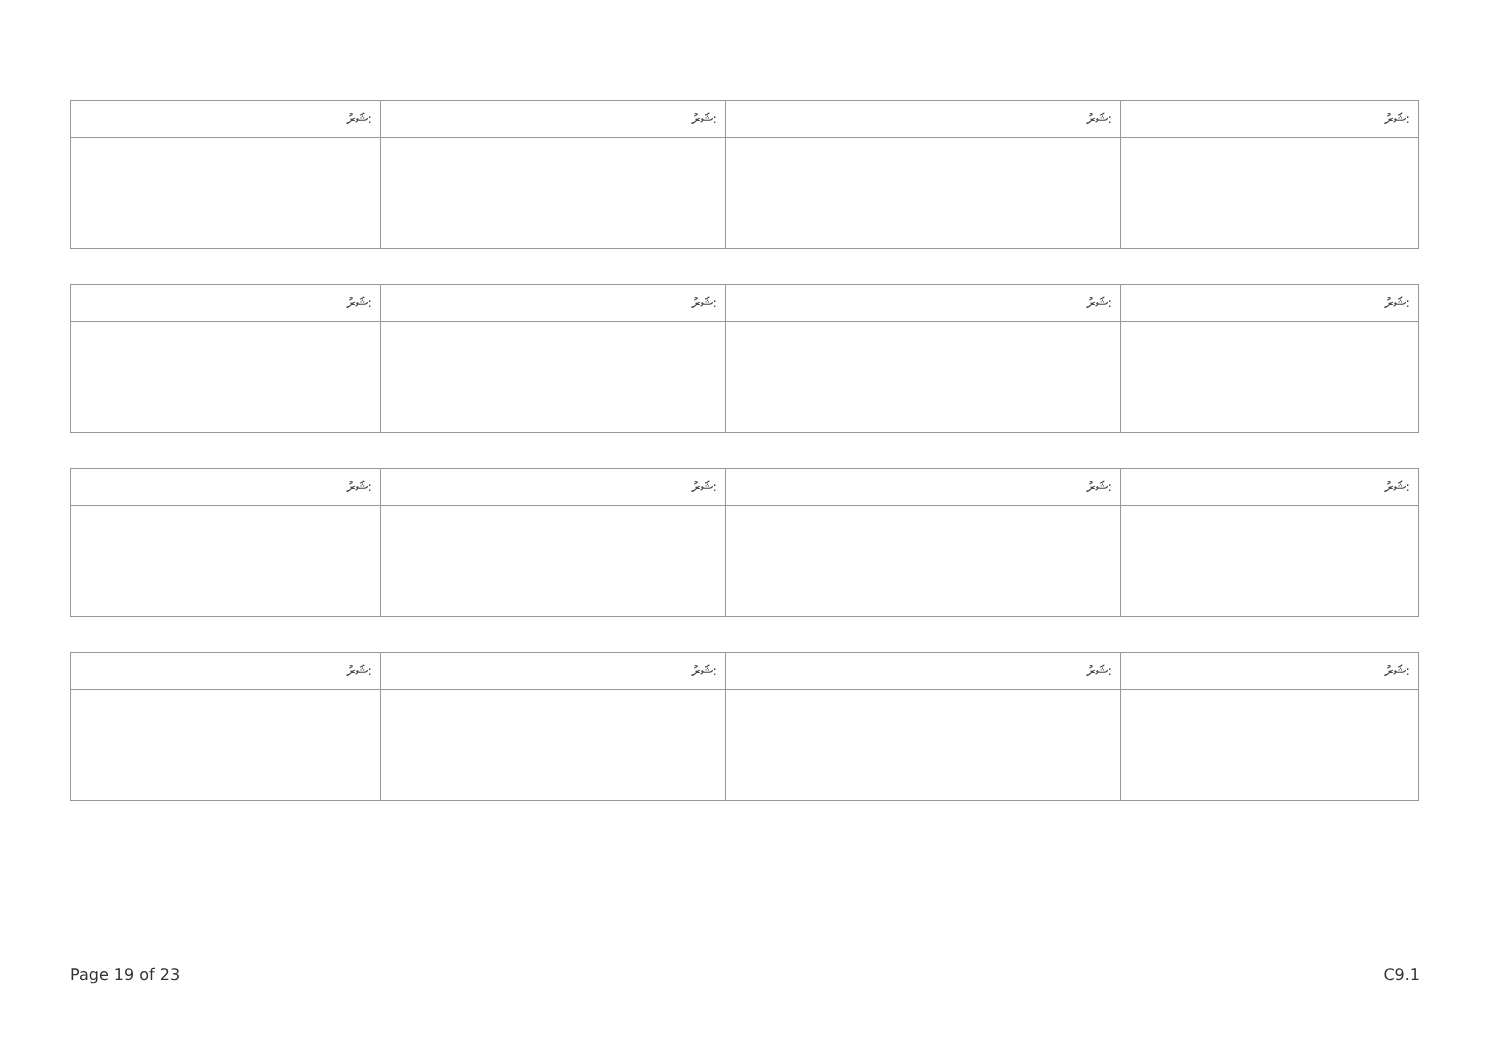| ޝަރު: | ޝަރު: | ޝަރު: | ޝަރު: |
| --- | --- | --- | --- |
| ޝަރު: | ޝަރު: | ޝަރު: | ޝަރު: |
| --- | --- | --- | --- |
| ޝަރު: | ޝަރު: | ޝަރު: | ޝަރު: |
| --- | --- | --- | --- |
| ޝަރު: | ޝަރު: | ޝަރު: | ޝަރު: |
| --- | --- | --- | --- |
Page 19 of 23 C9.1